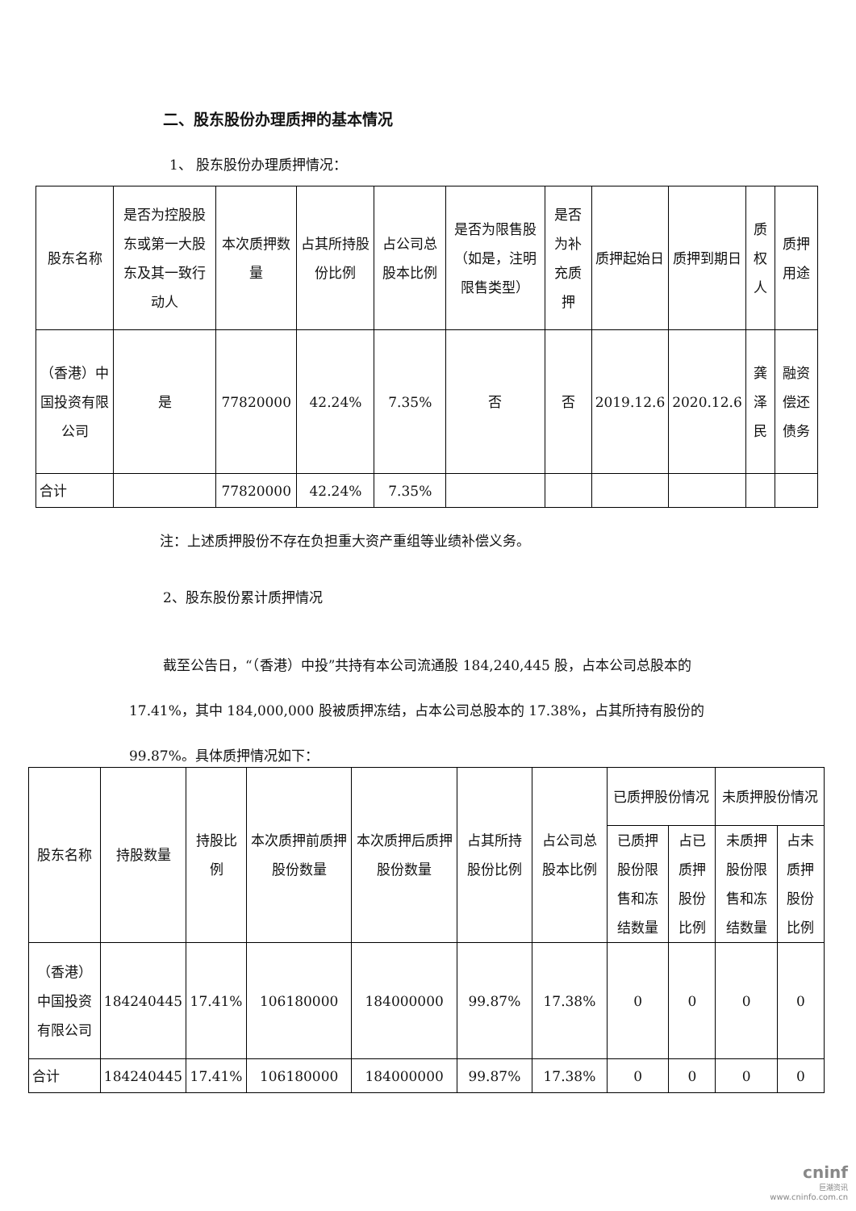二、股东股份办理质押的基本情况
1、 股东股份办理质押情况：
| 股东名称 | 是否为控股股东或第一大股东及其一致行动人 | 本次质押数量 | 占其所持股份比例 | 占公司总股本比例 | 是否为限售股（如是，注明限售类型） | 是否为补充质押 | 质押起始日 | 质押到期日 | 质权人 | 质押用途 |
| --- | --- | --- | --- | --- | --- | --- | --- | --- | --- | --- |
| （香港）中国投资有限公司 | 是 | 77820000 | 42.24% | 7.35% | 否 | 否 | 2019.12.6 | 2020.12.6 | 龚泽民 | 融资偿还债务 |
| 合计 | | 77820000 | 42.24% | 7.35% | | | | | | |
注：上述质押股份不存在负担重大资产重组等业绩补偿义务。
2、股东股份累计质押情况
截至公告日，“（香港）中投”共持有本公司流通股 184,240,445 股，占本公司总股本的 17.41%，其中 184,000,000 股被质押冻结，占本公司总股本的 17.38%，占其所持有股份的99.87%。具体质押情况如下：
| 股东名称 | 持股数量 | 持股比例 | 本次质押前质押股份数量 | 本次质押后质押股份数量 | 占其所持股份比例 | 占公司总股本比例 | 已质押股份情况 | | 未质押股份情况 | |
| --- | --- | --- | --- | --- | --- | --- | --- | --- | --- | --- |
| | | | | | | | 已质押股份限售和冻结数量 | 占已质押股份比例 | 未质押股份限售和冻结数量 | 占未质押股份比例 |
| （香港）中国投资有限公司 | 184240445 | 17.41% | 106180000 | 184000000 | 99.87% | 17.38% | 0 | 0 | 0 | 0 |
| 合计 | 184240445 | 17.41% | 106180000 | 184000000 | 99.87% | 17.38% | 0 | 0 | 0 | 0 |
cninf
巨潮资讯
www.cninfo.com.cn